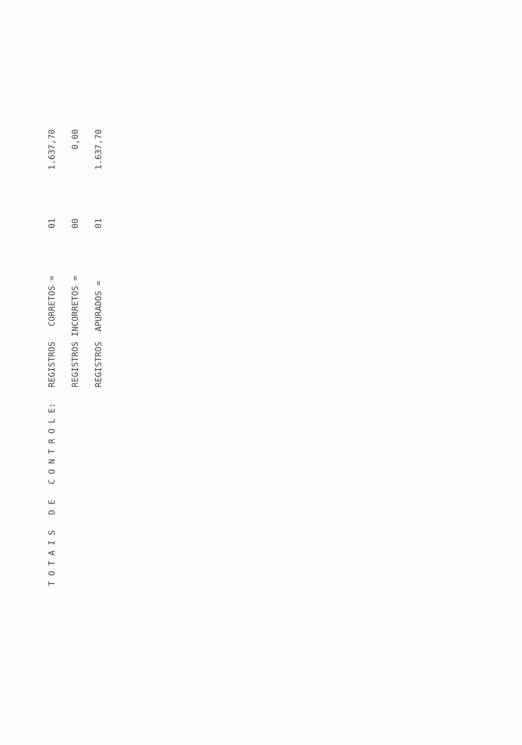| T O T A I S D E C O N T R O L E: | REGISTROS CORRETOS = | 01 | 1.637,70 |
| | REGISTROS INCORRETOS = | 00 | 0,00 |
| | REGISTROS APURADOS = | 01 | 1.637,70 |